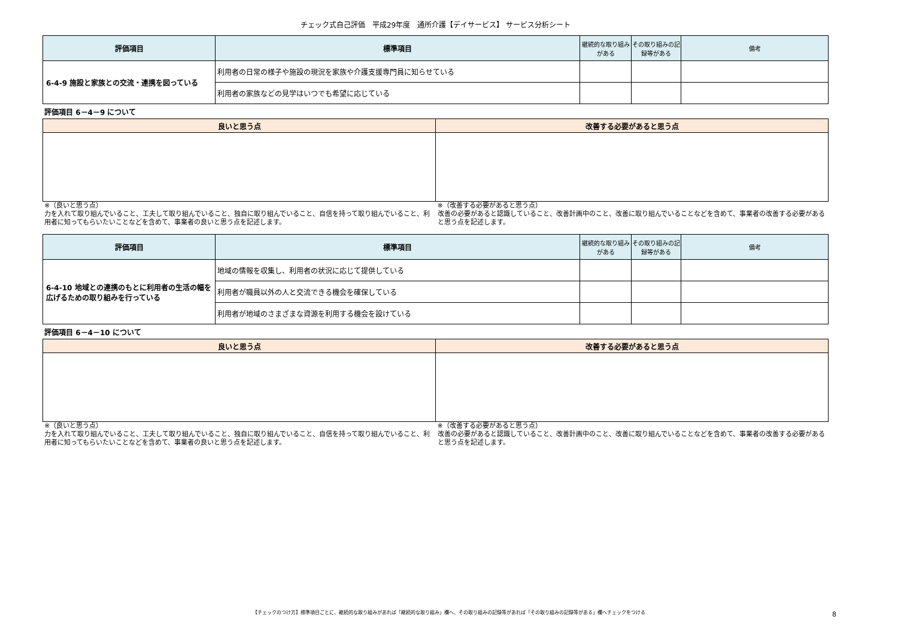チェック式自己評価　平成29年度　通所介護【デイサービス】 サービス分析シート
| 評価項目 | 標準項目 | 継続的な取り組みがある | その取り組みの記録等がある | 備考 |
| --- | --- | --- | --- | --- |
| 6-4-9 施設と家族との交流・連携を図っている | 利用者の日常の様子や施設の現況を家族や介護支援専門員に知らせている | | | |
| | 利用者の家族などの見学はいつでも希望に応じている | | | |
評価項目 6－4－9 について
| 良いと思う点 | 改善する必要があると思う点 |
| --- | --- |
※（良いと思う点）
力を入れて取り組んでいること、工夫して取り組んでいること、独自に取り組んでいること、自信を持って取り組んでいること、利用者に知ってもらいたいことなどを含めて、事業者の良いと思う点を記述します。
※（改善する必要があると思う点）
改善の必要があると認識していること、改善計画中のこと、改善に取り組んでいることなどを含めて、事業者の改善する必要があると思う点を記述します。
| 評価項目 | 標準項目 | 継続的な取り組みがある | その取り組みの記録等がある | 備考 |
| --- | --- | --- | --- | --- |
| 6-4-10 地域との連携のもとに利用者の生活の幅を広げるための取り組みを行っている | 地域の情報を収集し、利用者の状況に応じて提供している | | | |
| | 利用者が職員以外の人と交流できる機会を確保している | | | |
| | 利用者が地域のさまざまな資源を利用する機会を設けている | | | |
評価項目 6－4－10 について
| 良いと思う点 | 改善する必要があると思う点 |
| --- | --- |
※（良いと思う点）
力を入れて取り組んでいること、工夫して取り組んでいること、独自に取り組んでいること、自信を持って取り組んでいること、利用者に知ってもらいたいことなどを含めて、事業者の良いと思う点を記述します。
※（改善する必要があると思う点）
改善の必要があると認識していること、改善計画中のこと、改善に取り組んでいることなどを含めて、事業者の改善する必要があると思う点を記述します。
【チェックのつけ方】標準項目ごとに、継続的な取り組みがあれば「継続的な取り組み」欄へ、その取り組みの記録等があれば「その取り組みの記録等がある」欄へチェックをつける 8